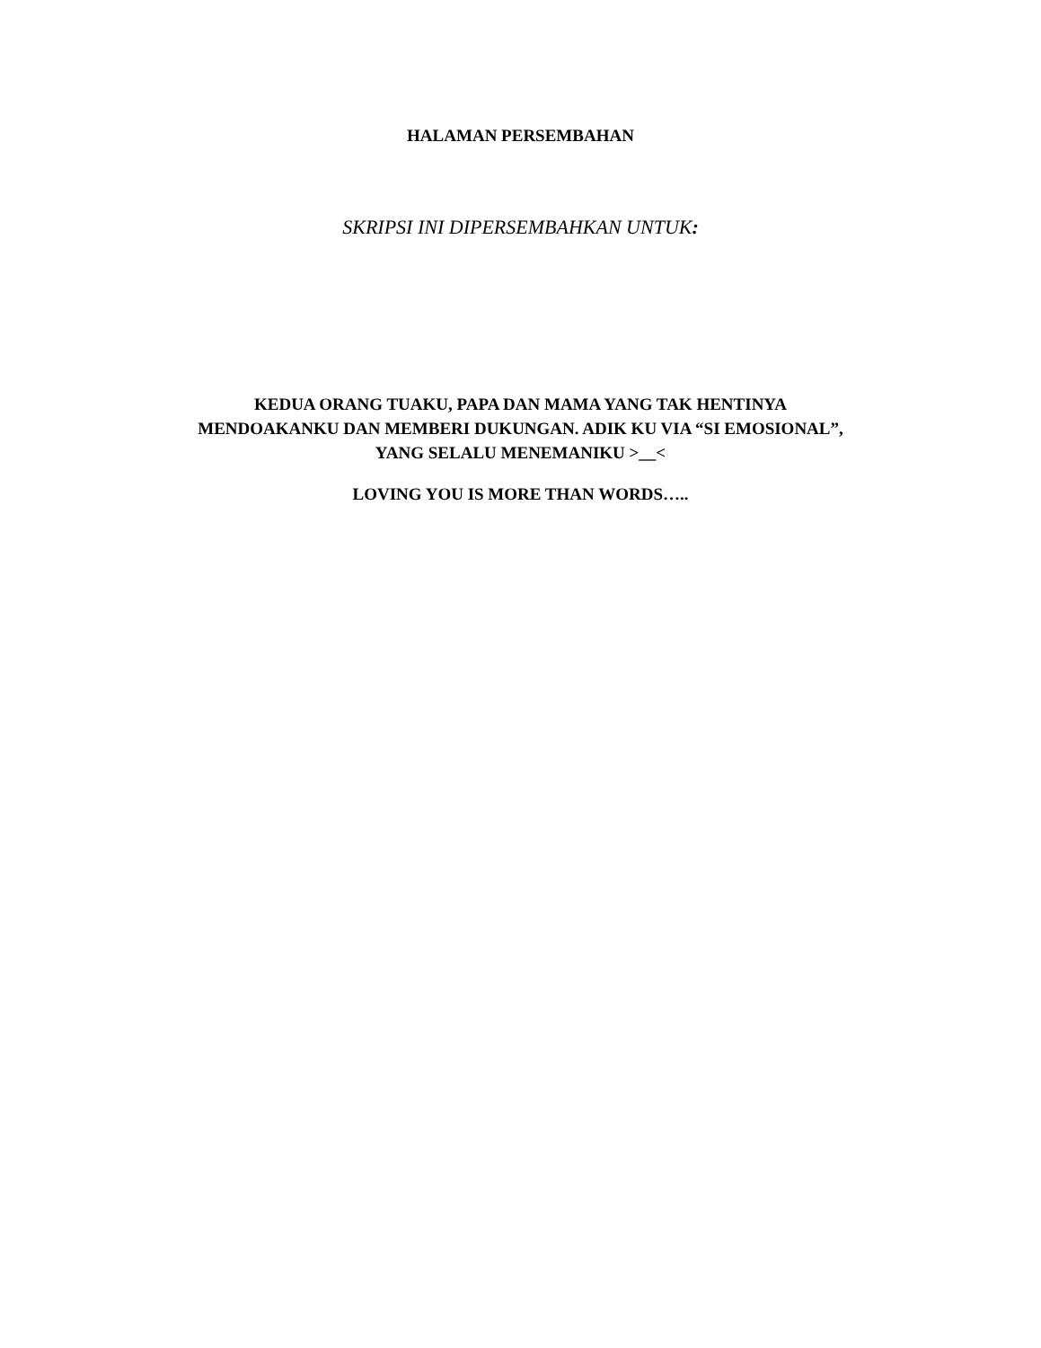HALAMAN PERSEMBAHAN
SKRIPSI INI DIPERSEMBAHKAN UNTUK:
KEDUA ORANG TUAKU, PAPA DAN MAMA YANG TAK HENTINYA
MENDOAKANKU DAN MEMBERI DUKUNGAN. ADIK KU VIA “SI EMOSIONAL”,
YANG SELALU MENEMANIKU >__<
LOVING YOU IS MORE THAN WORDS…..